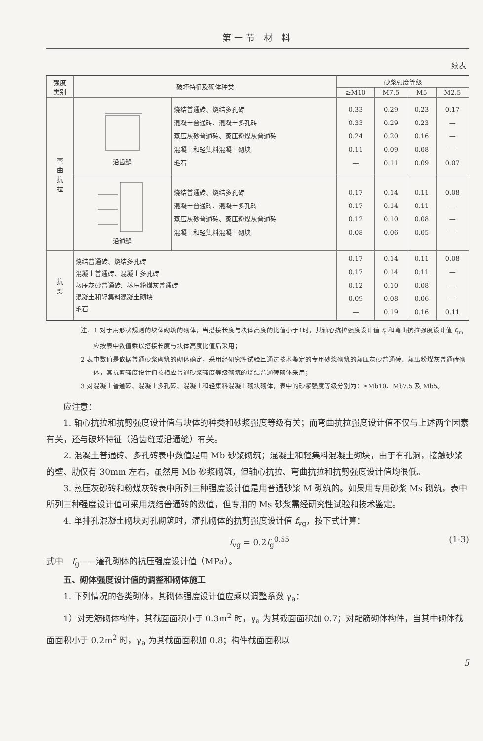第一节 材 料
续表
| 强度 类别 | 破坏特征及砌体种类 | | 砂浆强度等级 | | | |
| --- | --- | --- | --- | --- | --- | --- |
| | | | ≥M10 | M7.5 | M5 | M2.5 |
| 弯 曲 抗 拉 | 沿齿缝 | 烧结普通砖、烧结多孔砖 混凝土普通砖、混凝土多孔砖 蒸压灰砂普通砖、蒸压粉煤灰普通砖 混凝土和轻集料混凝土砌块 毛石 | 0.33 0.33 0.24 0.11 — | 0.29 0.29 0.20 0.09 0.11 | 0.23 0.23 0.16 0.08 0.09 | 0.17 — — — 0.07 |
| | 沿通缝 | 烧结普通砖、烧结多孔砖 混凝土普通砖、混凝土多孔砖 蒸压灰砂普通砖、蒸压粉煤灰普通砖 混凝土和轻集料混凝土砌块 | 0.17 0.17 0.12 0.08 | 0.14 0.14 0.10 0.06 | 0.11 0.11 0.08 0.05 | 0.08 — — — |
| 抗 剪 | 烧结普通砖、烧结多孔砖 混凝土普通砖、混凝土多孔砖 蒸压灰砂普通砖、蒸压粉煤灰普通砖 混凝土和轻集料混凝土砌块 毛石 | | 0.17 0.17 0.12 0.09 — | 0.14 0.14 0.10 0.08 0.19 | 0.11 0.11 0.08 0.06 0.16 | 0.08 — — — 0.11 |
注：1 对于用形状规则的块体砌筑的砌体，当搭接长度与块体高度的比值小于1时，其轴心抗拉强度设计值 f<sub>t</sub> 和弯曲抗拉强度设计值 f<sub>tm</sub>应按表中数值乘以搭接长度与块体高度比值后采用；
2 表中数值是依据普通砂浆砌筑的砌体确定，采用经研究性试验且通过技术鉴定的专用砂浆砌筑的蒸压灰砂普通砖、蒸压粉煤灰普通砖砌体，其抗剪强度设计值按相应普通砂浆强度等级砌筑的烧结普通砖砌体采用；
3 对混凝土普通砖、混凝土多孔砖、混凝土和轻集料混凝土砌块砌体，表中的砂浆强度等级分别为：≥Mb10、Mb7.5 及 Mb5。
应注意：
1. 轴心抗拉和抗剪强度设计值与块体的种类和砂浆强度等级有关；而弯曲抗拉强度设计值不仅与上述两个因素有关，还与破坏特征（沿齿缝或沿通缝）有关。
2. 混凝土普通砖、多孔砖表中数值是用 Mb 砂浆砌筑；混凝土和轻集料混凝土砌块，由于有孔洞，接触砂浆的壁、肋仅有 30mm 左右，虽然用 Mb 砂浆砌筑，但轴心抗拉、弯曲抗拉和抗剪强度设计值均很低。
3. 蒸压灰砂砖和粉煤灰砖表中所列三种强度设计值是用普通砂浆 M 砌筑的。如果用专用砂浆 Ms 砌筑，表中所列三种强度设计值可采用烧结普通砖的数值，但专用的 Ms 砂浆需经研究性试验和技术鉴定。
4. 单排孔混凝土砌块对孔砌筑时，灌孔砌体的抗剪强度设计值 f<sub>vg</sub>，按下式计算：
f<sub>vg</sub> = 0.2f<sub>g</sub><sup>0.55</sup> (1-3)
式中　f<sub>g</sub>——灌孔砌体的抗压强度设计值（MPa）。
五、砌体强度设计值的调整和砌体施工
1. 下列情况的各类砌体，其砌体强度设计值应乘以调整系数 γ<sub>a</sub>：
1）对无筋砌体构件，其截面面积小于 0.3m<sup>2</sup> 时，γ<sub>a</sub> 为其截面面积加 0.7；对配筋砌体构件，当其中砌体截面面积小于 0.2m<sup>2</sup> 时，γ<sub>a</sub> 为其截面面积加 0.8；构件截面面积以
5